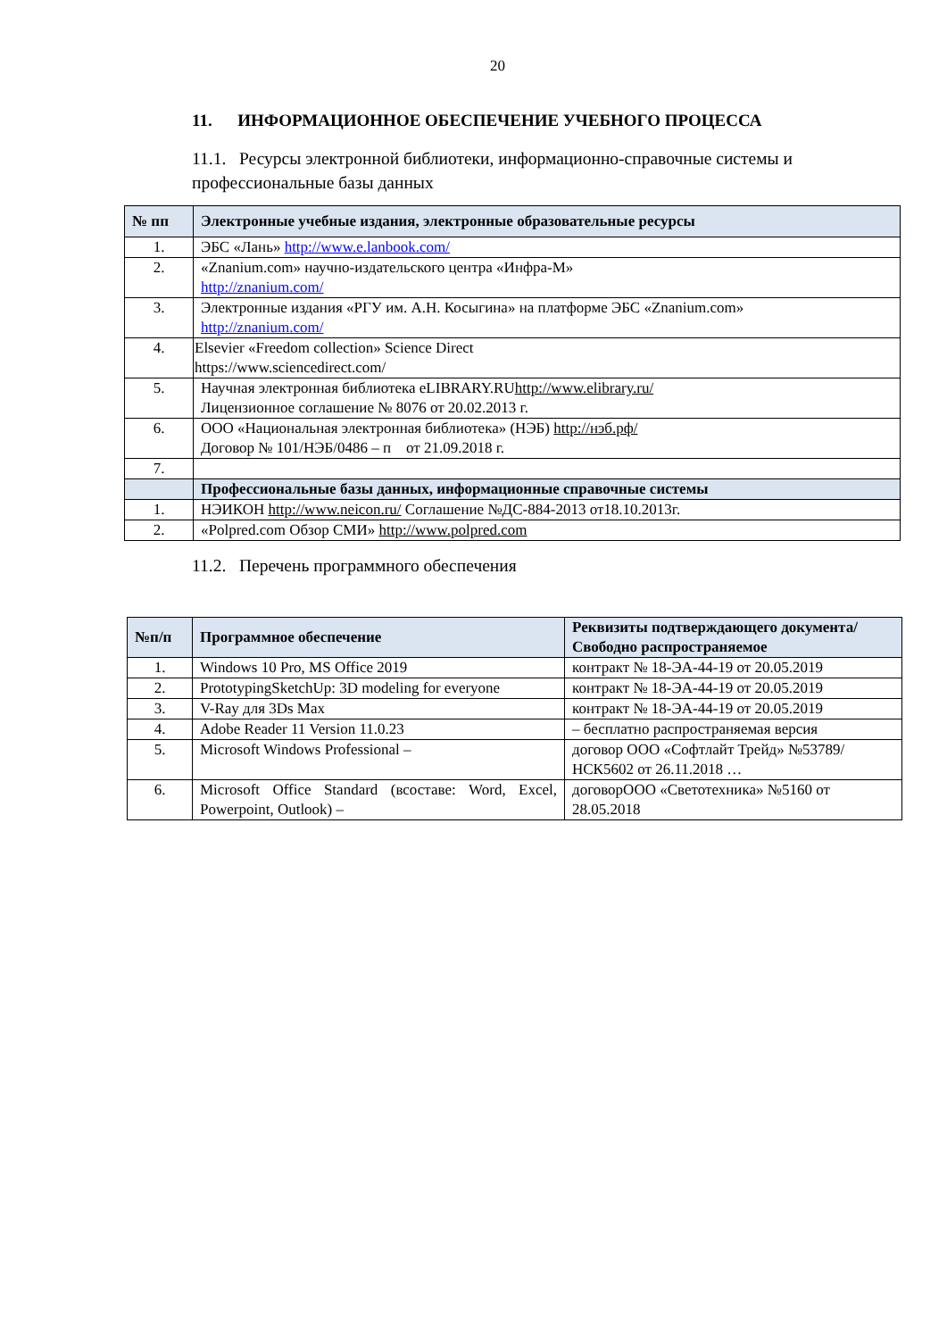20
11. ИНФОРМАЦИОННОЕ ОБЕСПЕЧЕНИЕ УЧЕБНОГО ПРОЦЕССА
11.1. Ресурсы электронной библиотеки, информационно-справочные системы и профессиональные базы данных
| № пп | Электронные учебные издания, электронные образовательные ресурсы |
| --- | --- |
| 1. | ЭБС «Лань» http://www.e.lanbook.com/ |
| 2. | «Znanium.com» научно-издательского центра «Инфра-М» http://znanium.com/ |
| 3. | Электронные издания «РГУ им. А.Н. Косыгина» на платформе ЭБС «Znanium.com» http://znanium.com/ |
| 4. | Elsevier «Freedom collection» Science Direct https://www.sciencedirect.com/ |
| 5. | Научная электронная библиотека eLIBRARY.RU http://www.elibrary.ru/ Лицензионное соглашение № 8076 от 20.02.2013 г. |
| 6. | ООО «Национальная электронная библиотека» (НЭБ) http://нэб.рф/ Договор № 101/НЭБ/0486 – п от 21.09.2018 г. |
| 7. | |
| | Профессиональные базы данных, информационные справочные системы |
| 1. | НЭИКОН http://www.neicon.ru/ Соглашение №ДС-884-2013 от18.10.2013г. |
| 2. | «Polpred.com Обзор СМИ» http://www.polpred.com |
11.2. Перечень программного обеспечения
| №п/п | Программное обеспечение | Реквизиты подтверждающего документа/ Свободно распространяемое |
| --- | --- | --- |
| 1. | Windows 10 Pro, MS Office 2019 | контракт № 18-ЭА-44-19 от 20.05.2019 |
| 2. | PrototypingSketchUp: 3D modeling for everyone | контракт № 18-ЭА-44-19 от 20.05.2019 |
| 3. | V-Ray для 3Ds Max | контракт № 18-ЭА-44-19 от 20.05.2019 |
| 4. | Adobe Reader 11 Version 11.0.23 | – бесплатно распространяемая версия |
| 5. | Microsoft Windows Professional – | договор ООО «Софтлайт Трейд» №53789/НСК5602 от 26.11.2018 … |
| 6. | Microsoft Office Standard (всоставе: Word, Excel, Powerpoint, Outlook) – | договорООО «Светотехника» №5160 от 28.05.2018 |